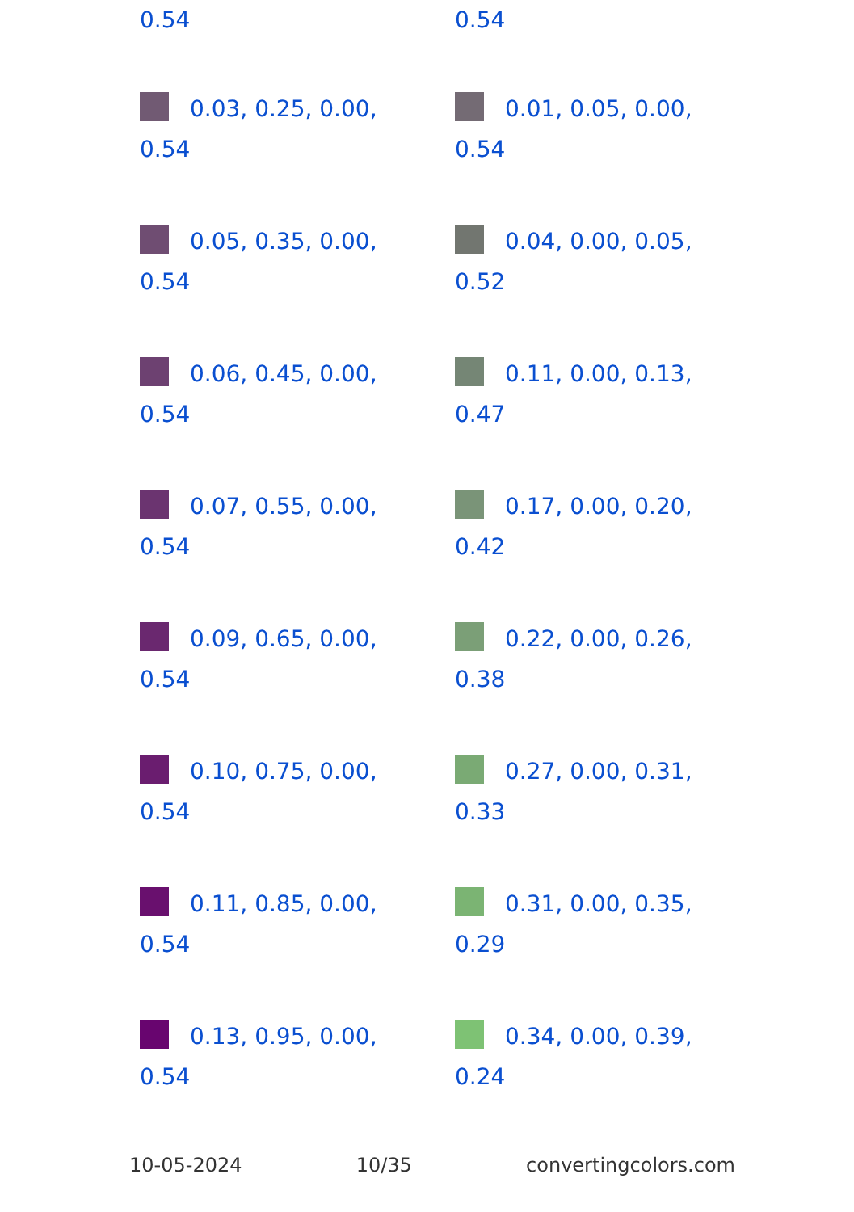0.54
0.54
0.03, 0.25, 0.00,
0.54
0.01, 0.05, 0.00,
0.54
0.05, 0.35, 0.00,
0.54
0.04, 0.00, 0.05,
0.52
0.06, 0.45, 0.00,
0.54
0.11, 0.00, 0.13,
0.47
0.07, 0.55, 0.00,
0.54
0.17, 0.00, 0.20,
0.42
0.09, 0.65, 0.00,
0.54
0.22, 0.00, 0.26,
0.38
0.10, 0.75, 0.00,
0.54
0.27, 0.00, 0.31,
0.33
0.11, 0.85, 0.00,
0.54
0.31, 0.00, 0.35,
0.29
0.13, 0.95, 0.00,
0.54
0.34, 0.00, 0.39,
0.24
10-05-2024 10/35 convertingcolors.com